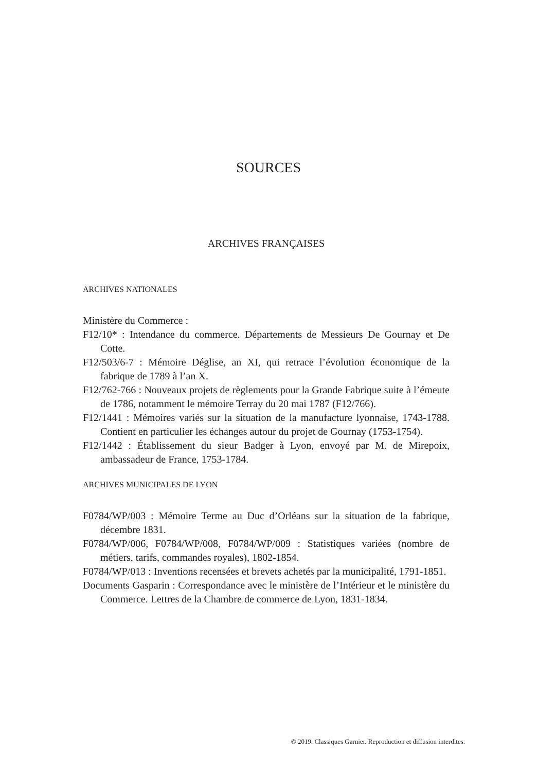SOURCES
ARCHIVES FRANÇAISES
ARCHIVES NATIONALES
Ministère du Commerce :
F12/10* : Intendance du commerce. Départements de Messieurs De Gournay et De Cotte.
F12/503/6-7 : Mémoire Déglise, an XI, qui retrace l’évolution économique de la fabrique de 1789 à l’an X.
F12/762-766 : Nouveaux projets de règlements pour la Grande Fabrique suite à l’émeute de 1786, notamment le mémoire Terray du 20 mai 1787 (F12/766).
F12/1441 : Mémoires variés sur la situation de la manufacture lyonnaise, 1743-1788. Contient en particulier les échanges autour du projet de Gournay (1753-1754).
F12/1442 : Établissement du sieur Badger à Lyon, envoyé par M. de Mirepoix, ambassadeur de France, 1753-1784.
ARCHIVES MUNICIPALES DE LYON
F0784/WP/003 : Mémoire Terme au Duc d’Orléans sur la situation de la fabrique, décembre 1831.
F0784/WP/006, F0784/WP/008, F0784/WP/009 : Statistiques variées (nombre de métiers, tarifs, commandes royales), 1802-1854.
F0784/WP/013 : Inventions recensées et brevets achetés par la municipalité, 1791-1851.
Documents Gasparin : Correspondance avec le ministère de l’Intérieur et le ministère du Commerce. Lettres de la Chambre de commerce de Lyon, 1831-1834.
© 2019. Classiques Garnier. Reproduction et diffusion interdites.